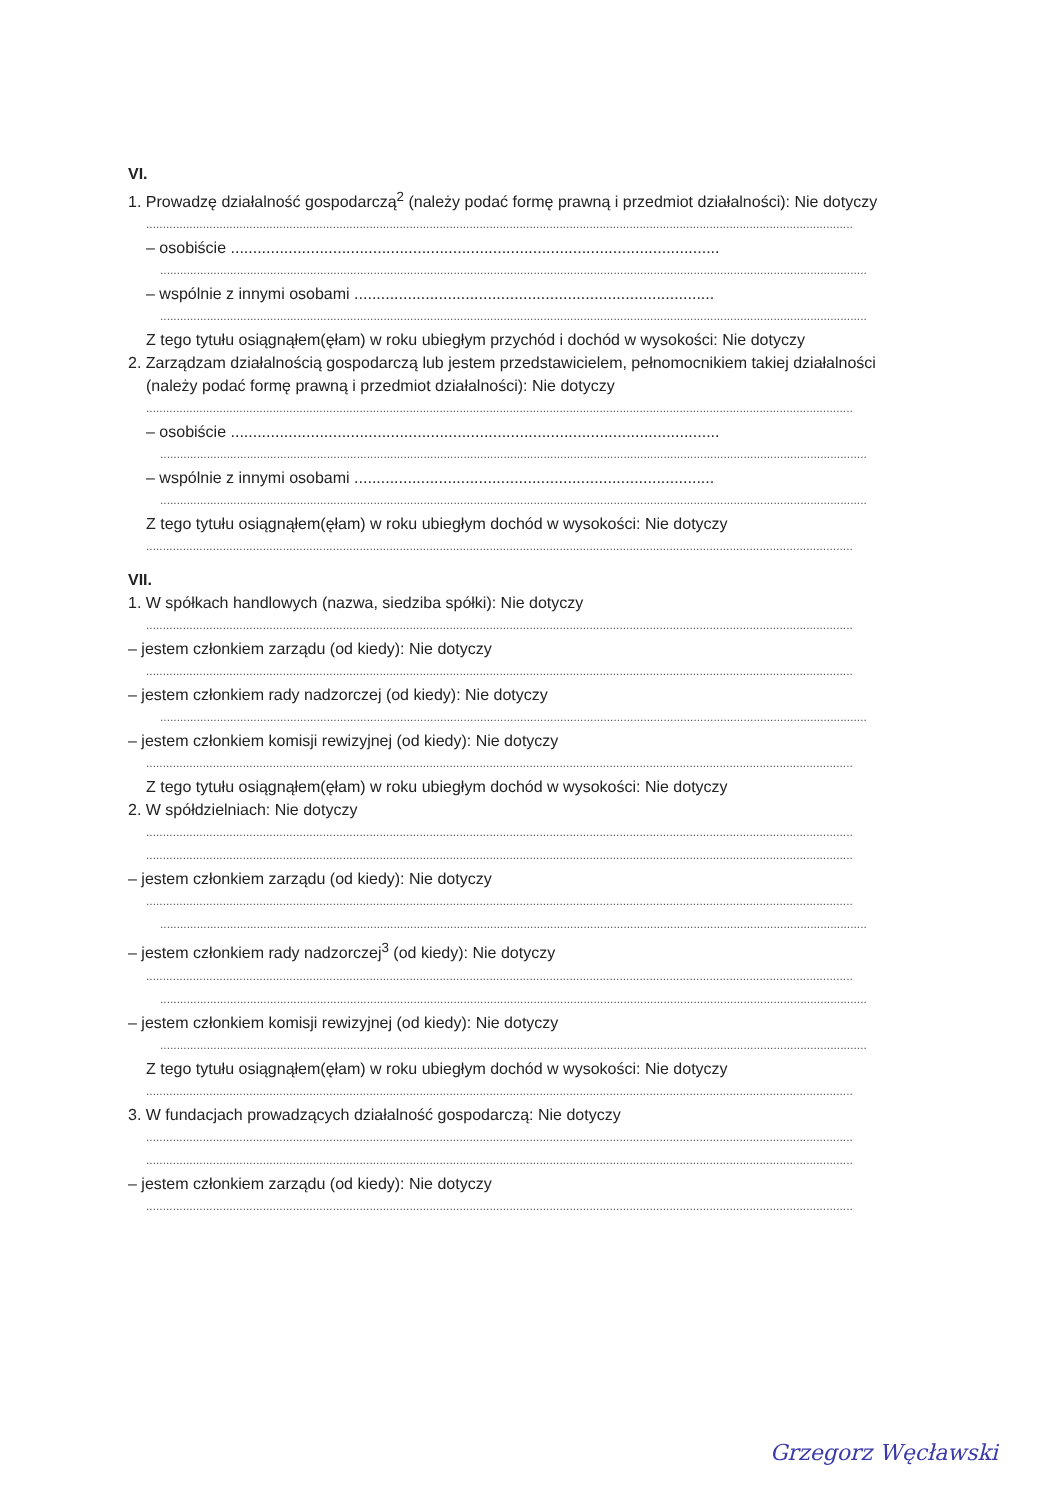VI.
1. Prowadzę działalność gospodarczą<sup>2</sup> (należy podać formę prawną i przedmiot działalności): Nie dotyczy
....................................................................................................................................................................................................................
– osobiście ..............................................................................................................
....................................................................................................................................................................................................................
– wspólnie z innymi osobami .................................................................................
....................................................................................................................................................................................................................
Z tego tytułu osiągnąłem(ęłam) w roku ubiegłym przychód i dochód w wysokości: Nie dotyczy
2. Zarządzam działalnością gospodarczą lub jestem przedstawicielem, pełnomocnikiem takiej działalności
(należy podać formę prawną i przedmiot działalności): Nie dotyczy
....................................................................................................................................................................................................................
– osobiście ..............................................................................................................
....................................................................................................................................................................................................................
– wspólnie z innymi osobami .................................................................................
....................................................................................................................................................................................................................
Z tego tytułu osiągnąłem(ęłam) w roku ubiegłym dochód w wysokości: Nie dotyczy
....................................................................................................................................................................................................................
VII.
1. W spółkach handlowych (nazwa, siedziba spółki): Nie dotyczy
....................................................................................................................................................................................................................
– jestem członkiem zarządu (od kiedy): Nie dotyczy
....................................................................................................................................................................................................................
– jestem członkiem rady nadzorczej (od kiedy): Nie dotyczy
....................................................................................................................................................................................................................
– jestem członkiem komisji rewizyjnej (od kiedy): Nie dotyczy
....................................................................................................................................................................................................................
Z tego tytułu osiągnąłem(ęłam) w roku ubiegłym dochód w wysokości: Nie dotyczy
2. W spółdzielniach: Nie dotyczy
....................................................................................................................................................................................................................
....................................................................................................................................................................................................................
– jestem członkiem zarządu (od kiedy): Nie dotyczy
....................................................................................................................................................................................................................
....................................................................................................................................................................................................................
– jestem członkiem rady nadzorczej<sup>3</sup> (od kiedy): Nie dotyczy
....................................................................................................................................................................................................................
....................................................................................................................................................................................................................
– jestem członkiem komisji rewizyjnej (od kiedy): Nie dotyczy
....................................................................................................................................................................................................................
Z tego tytułu osiągnąłem(ęłam) w roku ubiegłym dochód w wysokości: Nie dotyczy
....................................................................................................................................................................................................................
3. W fundacjach prowadzących działalność gospodarczą: Nie dotyczy
....................................................................................................................................................................................................................
....................................................................................................................................................................................................................
– jestem członkiem zarządu (od kiedy): Nie dotyczy
....................................................................................................................................................................................................................
Grzegorz Węcławski